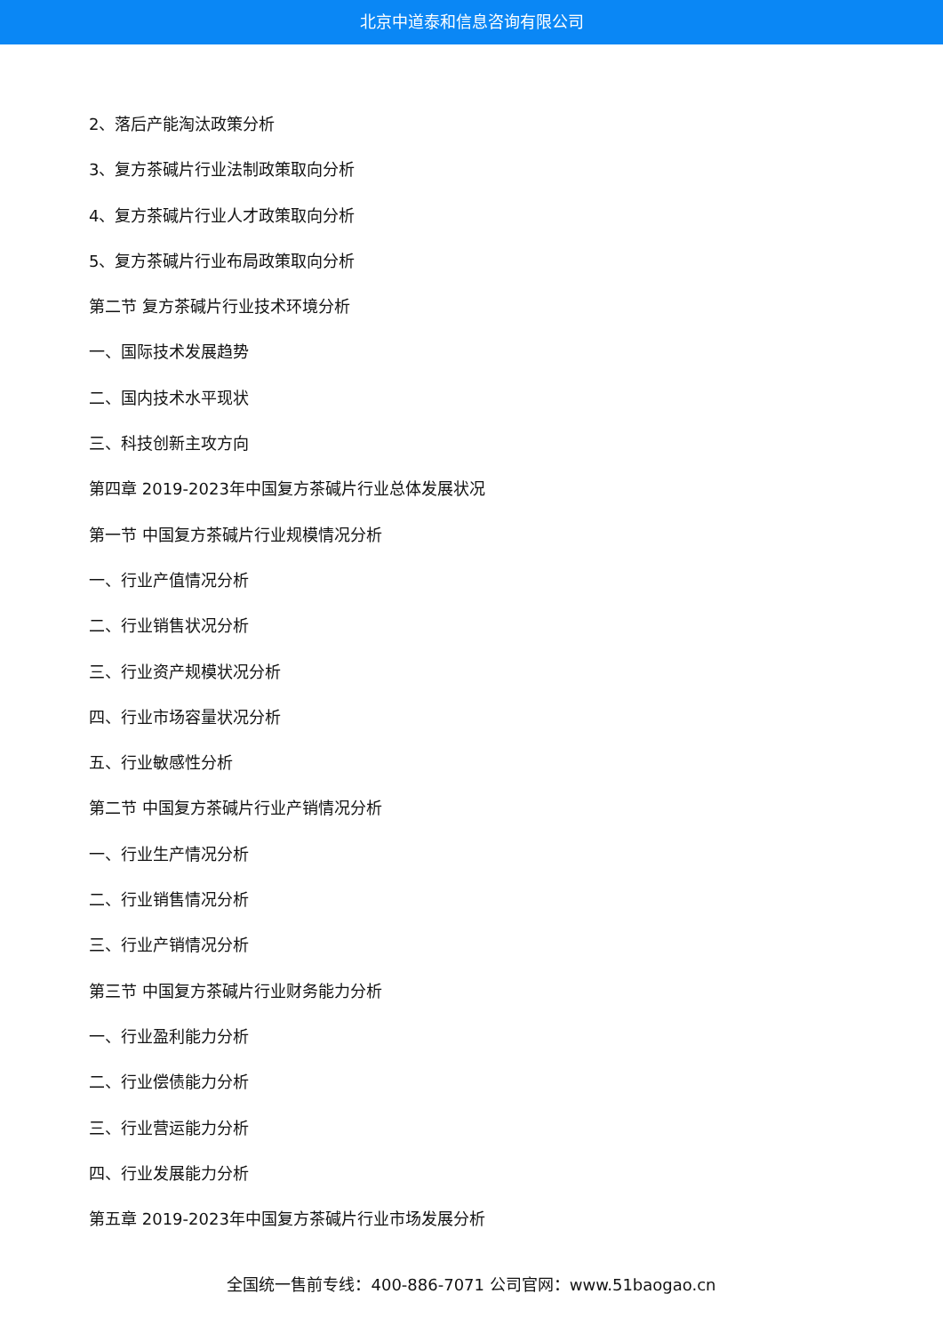北京中道泰和信息咨询有限公司
2、落后产能淘汰政策分析
3、复方茶碱片行业法制政策取向分析
4、复方茶碱片行业人才政策取向分析
5、复方茶碱片行业布局政策取向分析
第二节 复方茶碱片行业技术环境分析
一、国际技术发展趋势
二、国内技术水平现状
三、科技创新主攻方向
第四章 2019-2023年中国复方茶碱片行业总体发展状况
第一节 中国复方茶碱片行业规模情况分析
一、行业产值情况分析
二、行业销售状况分析
三、行业资产规模状况分析
四、行业市场容量状况分析
五、行业敏感性分析
第二节 中国复方茶碱片行业产销情况分析
一、行业生产情况分析
二、行业销售情况分析
三、行业产销情况分析
第三节 中国复方茶碱片行业财务能力分析
一、行业盈利能力分析
二、行业偿债能力分析
三、行业营运能力分析
四、行业发展能力分析
第五章 2019-2023年中国复方茶碱片行业市场发展分析
全国统一售前专线：400-886-7071 公司官网：www.51baogao.cn